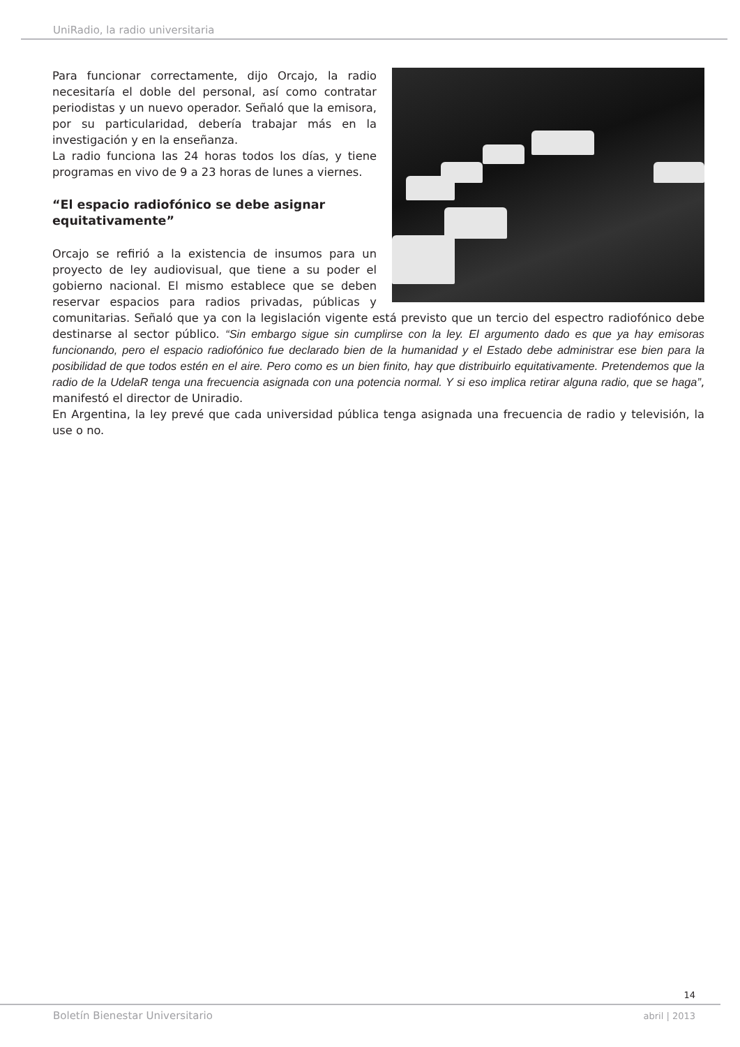UniRadio, la radio universitaria
Para funcionar correctamente, dijo Orcajo, la radio necesitaría el doble del personal, así como contratar periodistas y un nuevo operador. Señaló que la emisora, por su particularidad, debería trabajar más en la investigación y en la enseñanza.
La radio funciona las 24 horas todos los días, y tiene programas en vivo de 9 a 23 horas de lunes a viernes.
“El espacio radiofónico se debe asignar equitativamente”
Orcajo se refirió a la existencia de insumos para un proyecto de ley audiovisual, que tiene a su poder el gobierno nacional. El mismo establece que se deben reservar espacios para radios privadas, públicas y comunitarias. Señaló que ya con la legislación vigente está previsto que un tercio del espectro radiofónico debe destinarse al sector público. “Sin embargo sigue sin cumplirse con la ley. El argumento dado es que ya hay emisoras funcionando, pero el espacio radiofónico fue declarado bien de la humanidad y el Estado debe administrar ese bien para la posibilidad de que todos estén en el aire. Pero como es un bien finito, hay que distribuirlo equitativamente. Pretendemos que la radio de la UdelaR tenga una frecuencia asignada con una potencia normal. Y si eso implica retirar alguna radio, que se haga”, manifestó el director de Uniradio.
En Argentina, la ley prevé que cada universidad pública tenga asignada una frecuencia de radio y televisión, la use o no.
14
Boletín Bienestar Universitario
abril | 2013